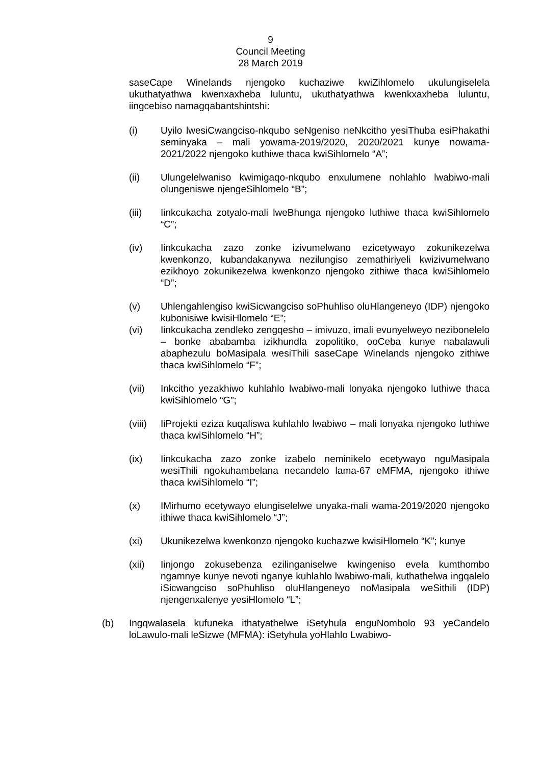9
Council Meeting
28 March 2019
saseCape Winelands njengoko kuchaziwe kwiZihlomelo ukulungiselela ukuthatyathwa kwenxaxheba luluntu, ukuthatyathwa kwenkxaxheba luluntu, iingcebiso namagqabantshintshi:
(i) Uyilo lwesiCwangciso-nkqubo seNgeniso neNkcitho yesiThuba esiPhakathi seminyaka – mali yowama-2019/2020, 2020/2021 kunye nowama-2021/2022 njengoko kuthiwe thaca kwiSihlomelo “A”;
(ii) Ulungelelwaniso kwimigaqo-nkqubo enxulumene nohlahlo lwabiwo-mali olungeniswe njengeSihlomelo “B”;
(iii) Iinkcukacha zotyalo-mali lweBhunga njengoko luthiwe thaca kwiSihlomelo “C”;
(iv) Iinkcukacha zazo zonke izivumelwano ezicetywayo zokunikezelwa kwenkonzo, kubandakanywa nezilungiso zemathiriyeli kwizivumelwano ezikhoyo zokunikezelwa kwenkonzo njengoko zithiwe thaca kwiSihlomelo “D”;
(v) Uhlengahlengiso kwiSicwangciso soPhuhliso oluHlangeneyo (IDP) njengoko kubonisiwe kwisiHlomelo “E”;
(vi) Iinkcukacha zendleko zengqesho – imivuzo, imali evunyelweyo nezibonelelo – bonke ababamba izikhundla zopolitiko, ooCeba kunye nabalawuli abaphezulu boMasipala wesiThili saseCape Winelands njengoko zithiwe thaca kwiSihlomelo “F”;
(vii) Inkcitho yezakhiwo kuhlahlo lwabiwo-mali lonyaka njengoko luthiwe thaca kwiSihlomelo “G”;
(viii) IiProjekti eziza kuqaliswa kuhlahlo lwabiwo – mali lonyaka njengoko luthiwe thaca kwiSihlomelo “H”;
(ix) Iinkcukacha zazo zonke izabelo neminikelo ecetywayo nguMasipala wesiThili ngokuhambelana necandelo lama-67 eMFMA, njengoko ithiwe thaca kwiSihlomelo “I”;
(x) IMirhumo ecetywayo elungiselelwe unyaka-mali wama-2019/2020 njengoko ithiwe thaca kwiSihlomelo “J”;
(xi) Ukunikezelwa kwenkonzo njengoko kuchazwe kwisiHlomelo “K”; kunye
(xii) Iinjongo zokusebenza ezilinganiselwe kwingeniso evela kumthombo ngamnye kunye nevoti nganye kuhlahlo lwabiwo-mali, kuthathelwa ingqalelo iSicwangciso soPhuhliso oluHlangeneyo noMasipala weSithili (IDP) njengenxalenye yesiHlomelo “L”;
(b) Ingqwalasela kufuneka ithatyathelwe iSetyhula enguNombolo 93 yeCandelo loLawulo-mali leSizwe (MFMA): iSetyhula yoHlahlo Lwabiwo-